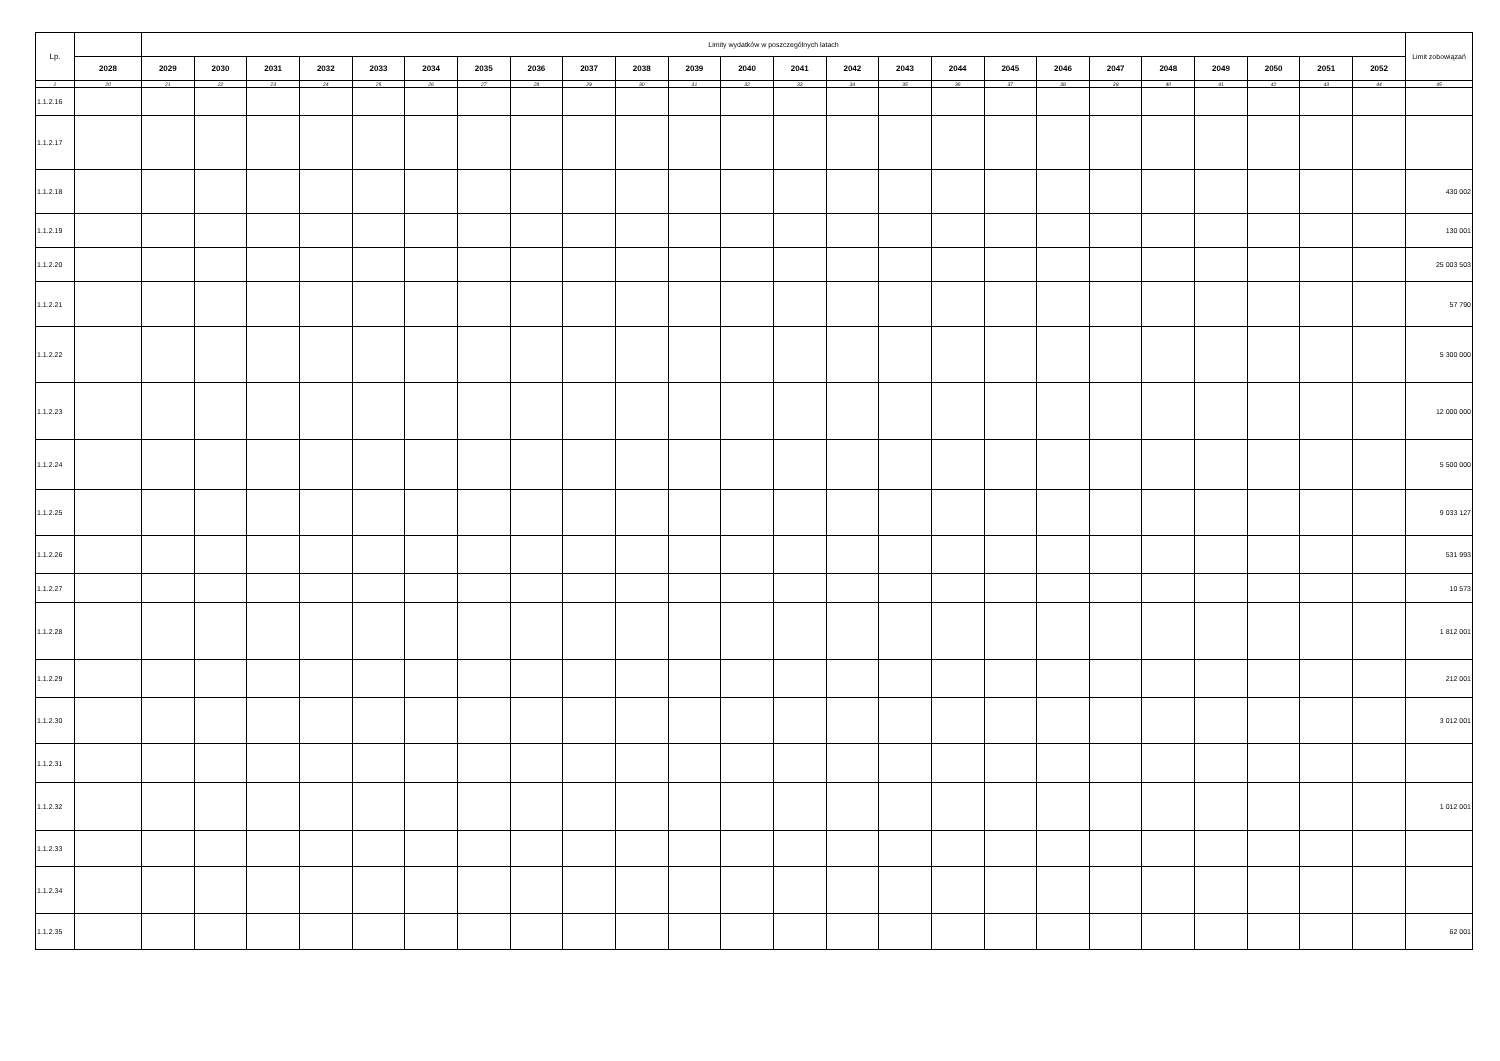| Lp. | | Limity wydatków w poszczególnych latach | | | | | | | | | | | | | | | | | | | | | | | | Limit zobowiązań |
| --- | --- | --- | --- | --- | --- | --- | --- | --- | --- | --- | --- | --- | --- | --- | --- | --- | --- | --- | --- | --- | --- | --- | --- | --- | --- | --- |
| | 2028 | 2029 | 2030 | 2031 | 2032 | 2033 | 2034 | 2035 | 2036 | 2037 | 2038 | 2039 | 2040 | 2041 | 2042 | 2043 | 2044 | 2045 | 2046 | 2047 | 2048 | 2049 | 2050 | 2051 | 2052 | |
| 1 | 20 | 21 | 22 | 23 | 24 | 25 | 26 | 27 | 28 | 29 | 30 | 31 | 32 | 33 | 34 | 35 | 36 | 37 | 38 | 39 | 40 | 41 | 42 | 43 | 44 | 45 |
| 1.1.2.16 | | | | | | | | | | | | | | | | | | | | | | | | | | |
| 1.1.2.17 | | | | | | | | | | | | | | | | | | | | | | | | | | |
| 1.1.2.18 | | | | | | | | | | | | | | | | | | | | | | | | | | 430 002 |
| 1.1.2.19 | | | | | | | | | | | | | | | | | | | | | | | | | | 130 001 |
| 1.1.2.20 | | | | | | | | | | | | | | | | | | | | | | | | | | 25 003 503 |
| 1.1.2.21 | | | | | | | | | | | | | | | | | | | | | | | | | | 57 790 |
| 1.1.2.22 | | | | | | | | | | | | | | | | | | | | | | | | | | 5 300 000 |
| 1.1.2.23 | | | | | | | | | | | | | | | | | | | | | | | | | | 12 000 000 |
| 1.1.2.24 | | | | | | | | | | | | | | | | | | | | | | | | | | 5 500 000 |
| 1.1.2.25 | | | | | | | | | | | | | | | | | | | | | | | | | | 9 033 127 |
| 1.1.2.26 | | | | | | | | | | | | | | | | | | | | | | | | | | 531 993 |
| 1.1.2.27 | | | | | | | | | | | | | | | | | | | | | | | | | | 10 573 |
| 1.1.2.28 | | | | | | | | | | | | | | | | | | | | | | | | | | 1 812 001 |
| 1.1.2.29 | | | | | | | | | | | | | | | | | | | | | | | | | | 212 001 |
| 1.1.2.30 | | | | | | | | | | | | | | | | | | | | | | | | | | 3 012 001 |
| 1.1.2.31 | | | | | | | | | | | | | | | | | | | | | | | | | | |
| 1.1.2.32 | | | | | | | | | | | | | | | | | | | | | | | | | | 1 012 001 |
| 1.1.2.33 | | | | | | | | | | | | | | | | | | | | | | | | | | |
| 1.1.2.34 | | | | | | | | | | | | | | | | | | | | | | | | | | |
| 1.1.2.35 | | | | | | | | | | | | | | | | | | | | | | | | | | 62 001 |